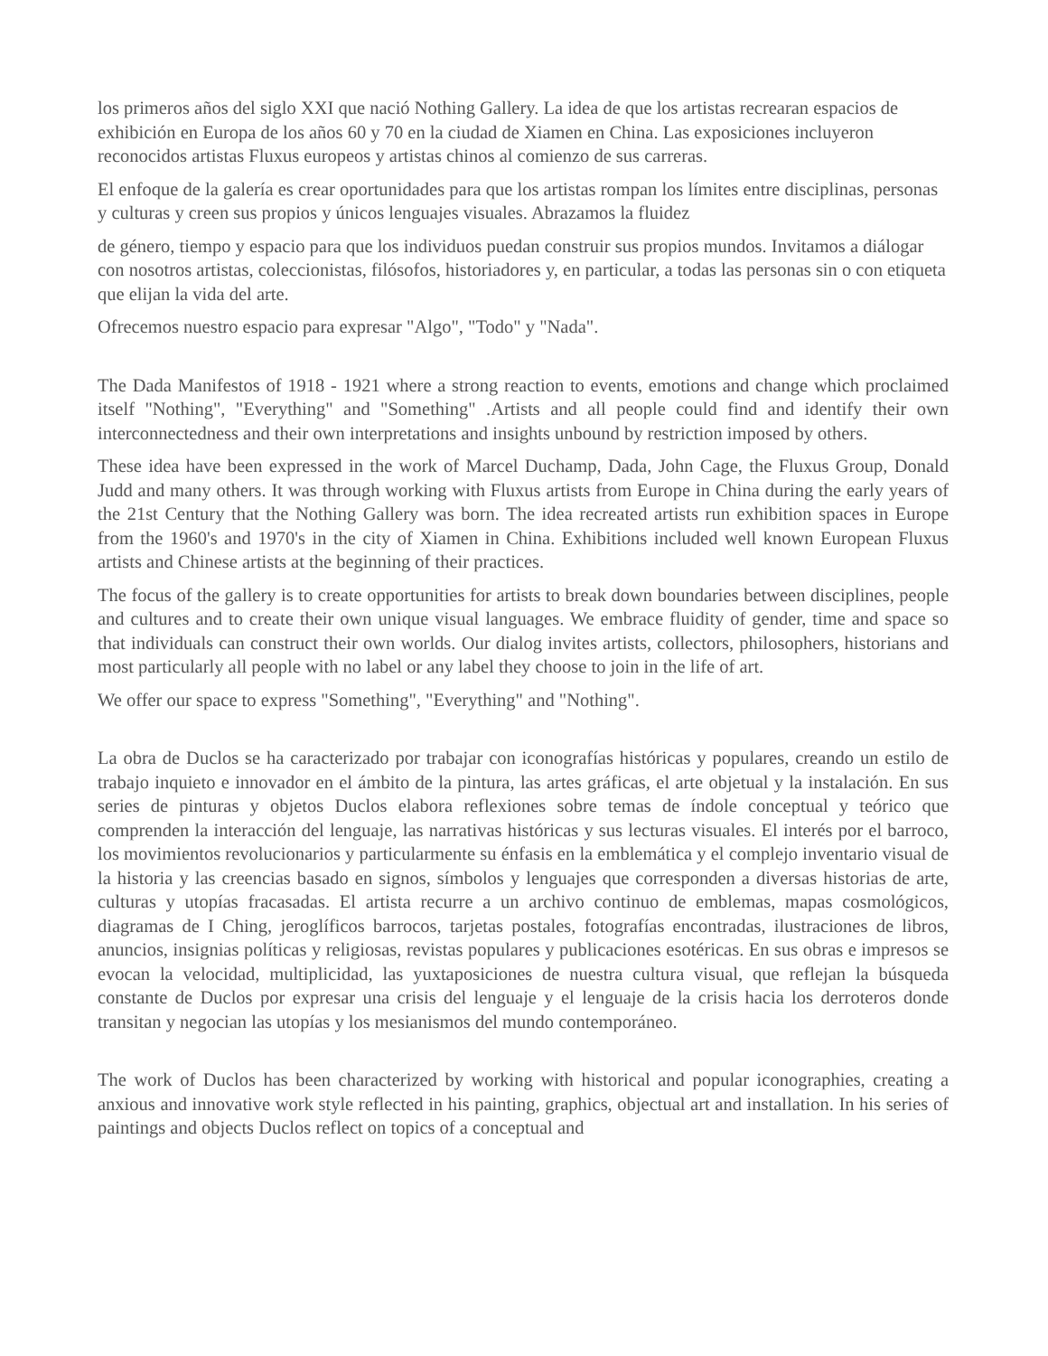los primeros años del siglo XXI que nació Nothing Gallery. La idea de que los artistas recrearan espacios de exhibición en Europa de los años 60 y 70 en la ciudad de Xiamen en China. Las exposiciones incluyeron reconocidos artistas Fluxus europeos y artistas chinos al comienzo de sus carreras.
El enfoque de la galería es crear oportunidades para que los artistas rompan los límites entre disciplinas, personas y culturas y creen sus propios y únicos lenguajes visuales. Abrazamos la fluidez
de género, tiempo y espacio para que los individuos puedan construir sus propios mundos. Invitamos a diálogar con nosotros artistas, coleccionistas, filósofos, historiadores y, en particular, a todas las personas sin o con etiqueta que elijan la vida del arte.
Ofrecemos nuestro espacio para expresar "Algo", "Todo" y "Nada".
The Dada Manifestos of 1918 - 1921 where a strong reaction to events, emotions and change which proclaimed itself "Nothing", "Everything" and "Something" .Artists and all people could find and identify their own interconnectedness and their own interpretations and insights unbound by restriction imposed by others.
These idea have been expressed in the work of Marcel Duchamp, Dada, John Cage, the Fluxus Group, Donald Judd and many others. It was through working with Fluxus artists from Europe in China during the early years of the 21st Century that the Nothing Gallery was born. The idea recreated artists run exhibition spaces in Europe from the 1960's and 1970's in the city of Xiamen in China. Exhibitions included well known European Fluxus artists and Chinese artists at the beginning of their practices.
The focus of the gallery is to create opportunities for artists to break down boundaries between disciplines, people and cultures and to create their own unique visual languages. We embrace fluidity of gender, time and space so that individuals can construct their own worlds. Our dialog invites artists, collectors, philosophers, historians and most particularly all people with no label or any label they choose to join in the life of art.
We offer our space to express "Something", "Everything" and "Nothing".
La obra de Duclos se ha caracterizado por trabajar con iconografías históricas y populares, creando un estilo de trabajo inquieto e innovador en el ámbito de la pintura, las artes gráficas, el arte objetual y la instalación. En sus series de pinturas y objetos Duclos elabora reflexiones sobre temas de índole conceptual y teórico que comprenden la interacción del lenguaje, las narrativas históricas y sus lecturas visuales. El interés por el barroco, los movimientos revolucionarios y particularmente su énfasis en la emblemática y el complejo inventario visual de la historia y las creencias basado en signos, símbolos y lenguajes que corresponden a diversas historias de arte, culturas y utopías fracasadas. El artista recurre a un archivo continuo de emblemas, mapas cosmológicos, diagramas de I Ching, jeroglíficos barrocos, tarjetas postales, fotografías encontradas, ilustraciones de libros, anuncios, insignias políticas y religiosas, revistas populares y publicaciones esotéricas. En sus obras e impresos se evocan la velocidad, multiplicidad, las yuxtaposiciones de nuestra cultura visual, que reflejan la búsqueda constante de Duclos por expresar una crisis del lenguaje y el lenguaje de la crisis hacia los derroteros donde transitan y negocian las utopías y los mesianismos del mundo contemporáneo.
The work of Duclos has been characterized by working with historical and popular iconographies, creating a anxious and innovative work style reflected in his painting, graphics, objectual art and installation. In his series of paintings and objects Duclos reflect on topics of a conceptual and